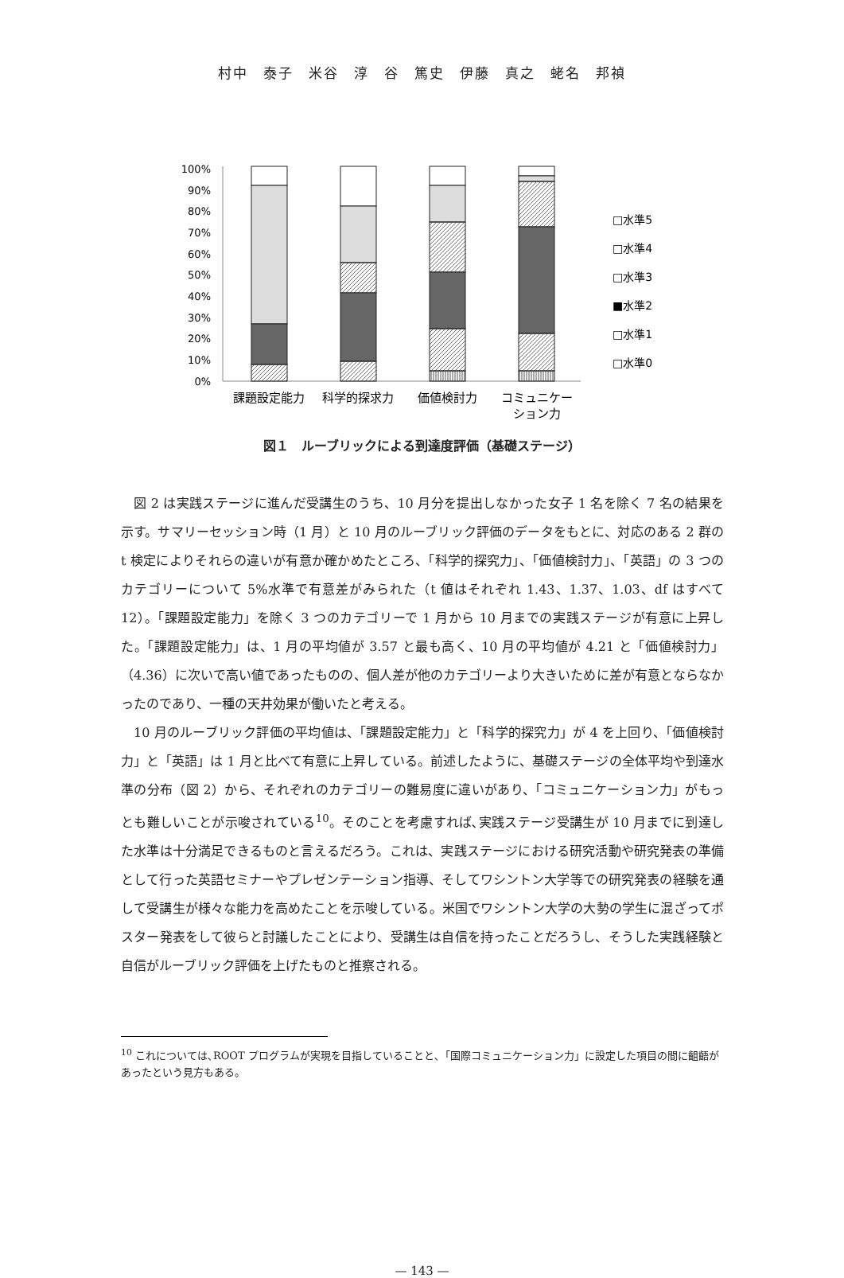村中　泰子　米谷　淳　谷　篤史　伊藤　真之　蛯名　邦禎
100%
90%
80%
70%
60%
50%
40%
30%
20%
10%
0%
□水準5
□水準4
□水準3
■水準2
□水準1
□水準0
課題設定能力
科学的探求力
価値検討力
コミュニケー
ション力
図１　ルーブリックによる到達度評価（基礎ステージ）
図 2 は実践ステージに進んだ受講生のうち、10 月分を提出しなかった女子 1 名を除く 7 名の結果を示す。サマリーセッション時（1 月）と 10 月のルーブリック評価のデータをもとに、対応のある 2 群の t 検定によりそれらの違いが有意か確かめたところ、「科学的探究力」、「価値検討力」、「英語」の 3 つのカテゴリーについて 5%水準で有意差がみられた（t 値はそれぞれ 1.43、1.37、1.03、df はすべて 12）。「課題設定能力」を除く 3 つのカテゴリーで 1 月から 10 月までの実践ステージが有意に上昇した。「課題設定能力」は、1 月の平均値が 3.57 と最も高く、10 月の平均値が 4.21 と「価値検討力」（4.36）に次いで高い値であったものの、個人差が他のカテゴリーより大きいために差が有意とならなかったのであり、一種の天井効果が働いたと考える。
10 月のルーブリック評価の平均値は、「課題設定能力」と「科学的探究力」が 4 を上回り、「価値検討力」と「英語」は 1 月と比べて有意に上昇している。前述したように、基礎ステージの全体平均や到達水準の分布（図 2）から、それぞれのカテゴリーの難易度に違いがあり、「コミュニケーション力」がもっとも難しいことが示唆されている<sup>10</sup>。そのことを考慮すれば､実践ステージ受講生が 10 月までに到達した水準は十分満足できるものと言えるだろう。これは、実践ステージにおける研究活動や研究発表の準備として行った英語セミナーやプレゼンテーション指導、そしてワシントン大学等での研究発表の経験を通して受講生が様々な能力を高めたことを示唆している。米国でワシントン大学の大勢の学生に混ざってポスター発表をして彼らと討議したことにより、受講生は自信を持ったことだろうし、そうした実践経験と自信がルーブリック評価を上げたものと推察される。
<sup>10</sup> これについては､ROOT プログラムが実現を目指していることと､「国際コミュニケーション力」に設定した項目の間に齟齬があったという見方もある。
— 143 —